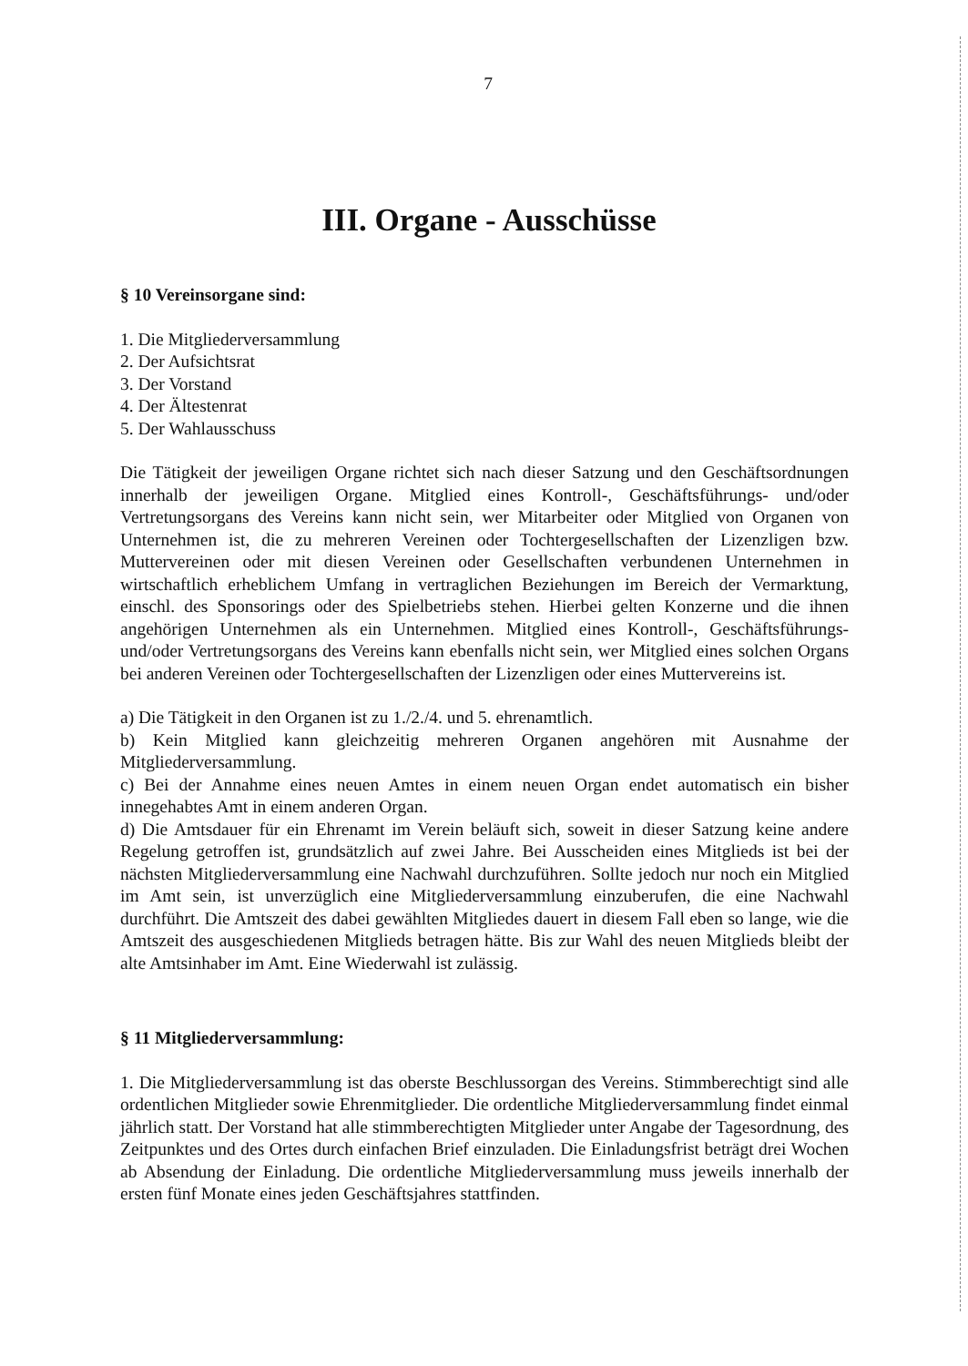7
III. Organe - Ausschüsse
§ 10 Vereinsorgane sind:
1. Die Mitgliederversammlung
2. Der Aufsichtsrat
3. Der Vorstand
4. Der Ältestenrat
5. Der Wahlausschuss
Die Tätigkeit der jeweiligen Organe richtet sich nach dieser Satzung und den Geschäftsordnungen innerhalb der jeweiligen Organe. Mitglied eines Kontroll-, Geschäftsführungs- und/oder Vertretungsorgans des Vereins kann nicht sein, wer Mitarbeiter oder Mitglied von Organen von Unternehmen ist, die zu mehreren Vereinen oder Tochtergesellschaften der Lizenzligen bzw. Muttervereinen oder mit diesen Vereinen oder Gesellschaften verbundenen Unternehmen in wirtschaftlich erheblichem Umfang in vertraglichen Beziehungen im Bereich der Vermarktung, einschl. des Sponsorings oder des Spielbetriebs stehen. Hierbei gelten Konzerne und die ihnen angehörigen Unternehmen als ein Unternehmen. Mitglied eines Kontroll-, Geschäftsführungs- und/oder Vertretungsorgans des Vereins kann ebenfalls nicht sein, wer Mitglied eines solchen Organs bei anderen Vereinen oder Tochtergesellschaften der Lizenzligen oder eines Muttervereins ist.
a) Die Tätigkeit in den Organen ist zu 1./2./4. und 5. ehrenamtlich.
b) Kein Mitglied kann gleichzeitig mehreren Organen angehören mit Ausnahme der Mitgliederversammlung.
c) Bei der Annahme eines neuen Amtes in einem neuen Organ endet automatisch ein bisher innegehabtes Amt in einem anderen Organ.
d) Die Amtsdauer für ein Ehrenamt im Verein beläuft sich, soweit in dieser Satzung keine andere Regelung getroffen ist, grundsätzlich auf zwei Jahre. Bei Ausscheiden eines Mitglieds ist bei der nächsten Mitgliederversammlung eine Nachwahl durchzuführen. Sollte jedoch nur noch ein Mitglied im Amt sein, ist unverzüglich eine Mitgliederversammlung einzuberufen, die eine Nachwahl durchführt. Die Amtszeit des dabei gewählten Mitgliedes dauert in diesem Fall eben so lange, wie die Amtszeit des ausgeschiedenen Mitglieds betragen hätte. Bis zur Wahl des neuen Mitglieds bleibt der alte Amtsinhaber im Amt. Eine Wiederwahl ist zulässig.
§ 11 Mitgliederversammlung:
1. Die Mitgliederversammlung ist das oberste Beschlussorgan des Vereins. Stimmberechtigt sind alle ordentlichen Mitglieder sowie Ehrenmitglieder. Die ordentliche Mitgliederversammlung findet einmal jährlich statt. Der Vorstand hat alle stimmberechtigten Mitglieder unter Angabe der Tagesordnung, des Zeitpunktes und des Ortes durch einfachen Brief einzuladen. Die Einladungsfrist beträgt drei Wochen ab Absendung der Einladung. Die ordentliche Mitgliederversammlung muss jeweils innerhalb der ersten fünf Monate eines jeden Geschäftsjahres stattfinden.